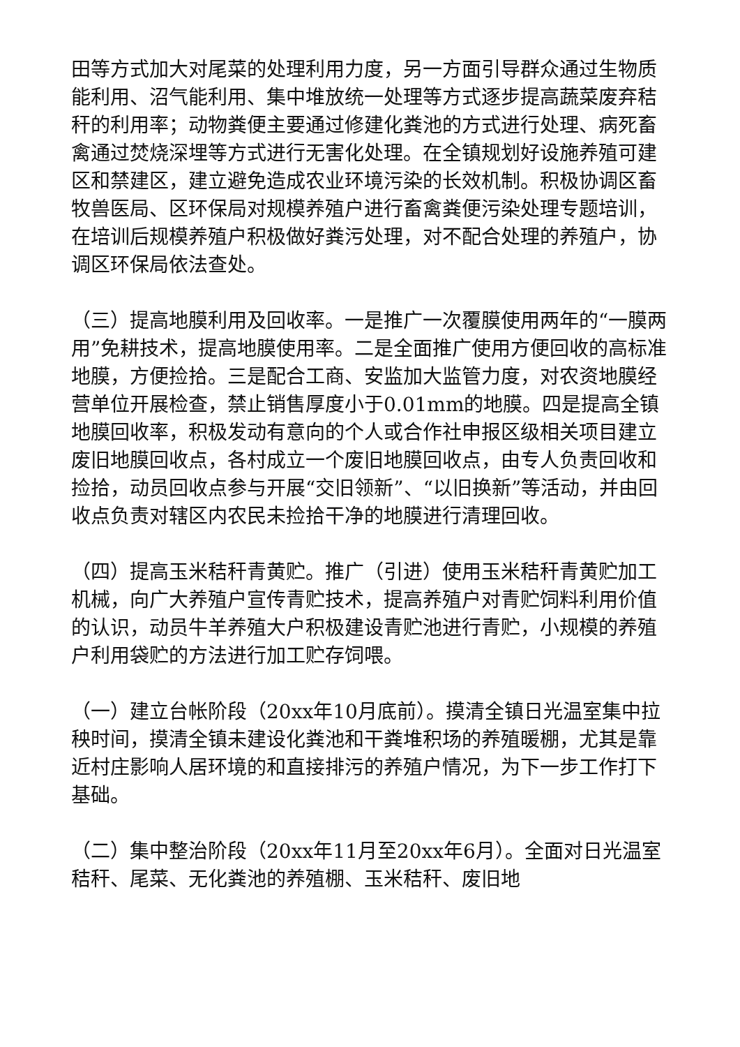田等方式加大对尾菜的处理利用力度，另一方面引导群众通过生物质能利用、沼气能利用、集中堆放统一处理等方式逐步提高蔬菜废弃秸秆的利用率；动物粪便主要通过修建化粪池的方式进行处理、病死畜禽通过焚烧深埋等方式进行无害化处理。在全镇规划好设施养殖可建区和禁建区，建立避免造成农业环境污染的长效机制。积极协调区畜牧兽医局、区环保局对规模养殖户进行畜禽粪便污染处理专题培训，在培训后规模养殖户积极做好粪污处理，对不配合处理的养殖户，协调区环保局依法查处。
（三）提高地膜利用及回收率。一是推广一次覆膜使用两年的“一膜两用”免耕技术，提高地膜使用率。二是全面推广使用方便回收的高标准地膜，方便捡拾。三是配合工商、安监加大监管力度，对农资地膜经营单位开展检查，禁止销售厚度小于0.01mm的地膜。四是提高全镇地膜回收率，积极发动有意向的个人或合作社申报区级相关项目建立废旧地膜回收点，各村成立一个废旧地膜回收点，由专人负责回收和捡拾，动员回收点参与开展“交旧领新”、“以旧换新”等活动，并由回收点负责对辖区内农民未捡拾干净的地膜进行清理回收。
（四）提高玉米秸秆青黄贮。推广（引进）使用玉米秸秆青黄贮加工机械，向广大养殖户宣传青贮技术，提高养殖户对青贮饲料利用价值的认识，动员牛羊养殖大户积极建设青贮池进行青贮，小规模的养殖户利用袋贮的方法进行加工贮存饲喂。
（一）建立台帐阶段（20xx年10月底前）。摸清全镇日光温室集中拉秧时间，摸清全镇未建设化粪池和干粪堆积场的养殖暖棚，尤其是靠近村庄影响人居环境的和直接排污的养殖户情况，为下一步工作打下基础。
（二）集中整治阶段（20xx年11月至20xx年6月）。全面对日光温室秸秆、尾菜、无化粪池的养殖棚、玉米秸秆、废旧地